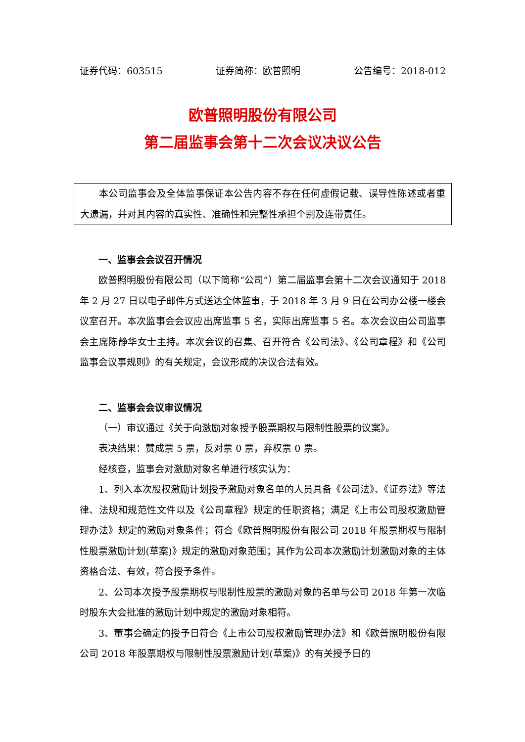证券代码：603515 证券简称：欧普照明 公告编号：2018-012
欧普照明股份有限公司
第二届监事会第十二次会议决议公告
本公司监事会及全体监事保证本公告内容不存在任何虚假记载、误导性陈述或者重大遗漏，并对其内容的真实性、准确性和完整性承担个别及连带责任。
一、监事会会议召开情况
欧普照明股份有限公司（以下简称“公司”）第二届监事会第十二次会议通知于 2018 年 2 月 27 日以电子邮件方式送达全体监事，于 2018 年 3 月 9 日在公司办公楼一楼会议室召开。本次监事会会议应出席监事 5 名，实际出席监事 5 名。本次会议由公司监事会主席陈静华女士主持。本次会议的召集、召开符合《公司法》、《公司章程》和《公司监事会议事规则》的有关规定，会议形成的决议合法有效。
二、监事会会议审议情况
（一）审议通过《关于向激励对象授予股票期权与限制性股票的议案》。
表决结果：赞成票 5 票，反对票 0 票，弃权票 0 票。
经核查，监事会对激励对象名单进行核实认为：
1、列入本次股权激励计划授予激励对象名单的人员具备《公司法》、《证券法》等法律、法规和规范性文件以及《公司章程》规定的任职资格；满足《上市公司股权激励管理办法》规定的激励对象条件；符合《欧普照明股份有限公司 2018 年股票期权与限制性股票激励计划(草案)》规定的激励对象范围；其作为公司本次激励计划激励对象的主体资格合法、有效，符合授予条件。
2、公司本次授予股票期权与限制性股票的激励对象的名单与公司 2018 年第一次临时股东大会批准的激励计划中规定的激励对象相符。
3、董事会确定的授予日符合《上市公司股权激励管理办法》和《欧普照明股份有限公司 2018 年股票期权与限制性股票激励计划(草案)》的有关授予日的